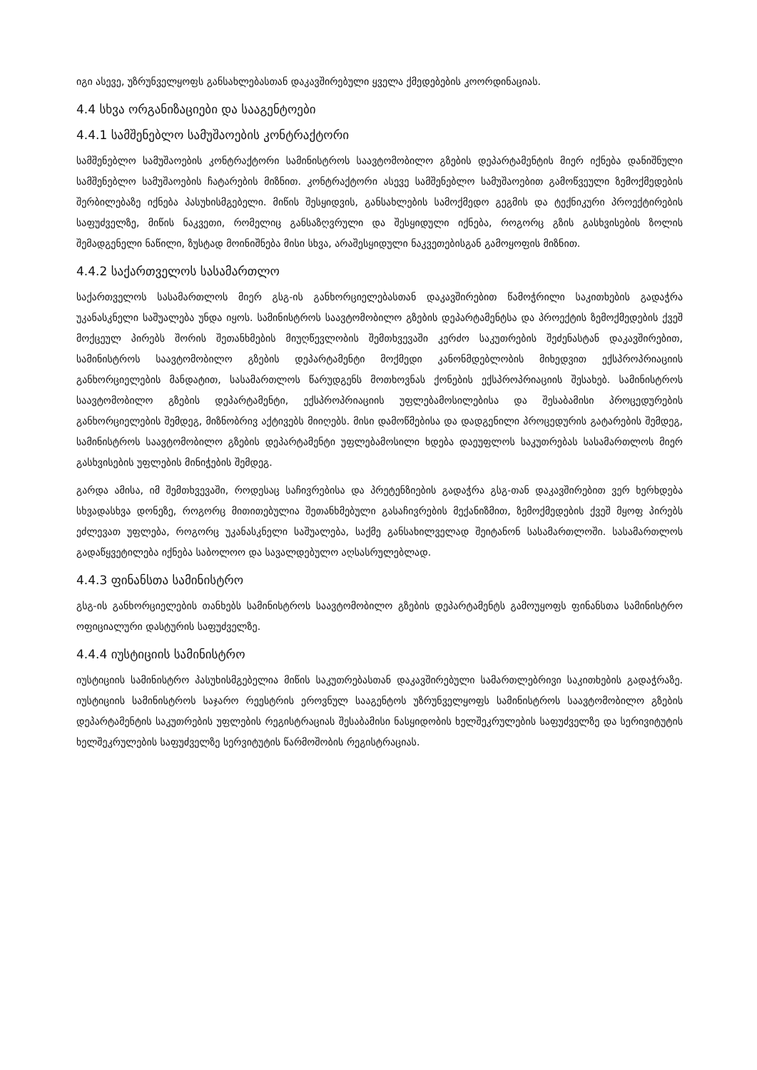იგი ასევე, უზრუნველყოფს განსახლებასთან დაკავშირებული ყველა ქმედებების კოორდინაციას.
4.4 სხვა ორგანიზაციები და სააგენტოები
4.4.1 სამშენებლო სამუშაოების კონტრაქტორი
სამშენებლო სამუშაოების კონტრაქტორი სამინისტროს საავტომობილო გზების დეპარტამენტის მიერ იქნება დანიშნული სამშენებლო სამუშაოების ჩატარების მიზნით. კონტრაქტორი ასევე სამშენებლო სამუშაოებით გამოწვეული ზემოქმედების შერბილებაზე იქნება პასუხისმგებელი. მიწის შესყიდვის, განსახლების სამოქმედო გეგმის და ტექნიკური პროექტირების საფუძველზე, მიწის ნაკვეთი, რომელიც განსაზღვრული და შესყიდული იქნება, როგორც გზის გასხვისების ზოლის შემადგენელი ნაწილი, ზუსტად მოინიშნება მისი სხვა, არაშესყიდული ნაკვეთებისგან გამოყოფის მიზნით.
4.4.2 საქართველოს სასამართლო
საქართველოს სასამართლოს მიერ გსგ-ის განხორციელებასთან დაკავშირებით წამოჭრილი საკითხების გადაჭრა უკანასკნელი საშუალება უნდა იყოს. სამინისტროს საავტომობილო გზების დეპარტამენტსა და პროექტის ზემოქმედების ქვეშ მოქცეულ პირებს შორის შეთანხმების მიუღწევლობის შემთხვევაში კერძო საკუთრების შეძენასტან დაკავშირებით, სამინისტროს საავტომობილო გზების დეპარტამენტი მოქმედი კანონმდებლობის მიხედვით ექსპროპრიაციის განხორციელების მანდატით, სასამართლოს წარუდგენს მოთხოვნას ქონების ექსპროპრიაციის შესახებ. სამინისტროს საავტომობილო გზების დეპარტამენტი, ექსპროპრიაციის უფლებამოსილებისა და შესაბამისი პროცედურების განხორციელების შემდეგ, მიზნობრივ აქტივებს მიიღებს. მისი დამოწმებისა და დადგენილი პროცედურის გატარების შემდეგ, სამინისტროს საავტომობილო გზების დეპარტამენტი უფლებამოსილი ხდება დაეუფლოს საკუთრებას სასამართლოს მიერ გასხვისების უფლების მინიჭების შემდეგ.
გარდა ამისა, იმ შემთხვევაში, როდესაც საჩივრებისა და პრეტენზიების გადაჭრა გსგ-თან დაკავშირებით ვერ ხერხდება სხვადასხვა დონეზე, როგორც მითითებულია შეთანხმებული გასაჩივრების მექანიზმით, ზემოქმედების ქვეშ მყოფ პირებს ეძლევათ უფლება, როგორც უკანასკნელი საშუალება, საქმე განსახილველად შეიტანონ სასამართლოში. სასამართლოს გადაწყვეტილება იქნება საბოლოო და სავალდებულო აღსასრულებლად.
4.4.3 ფინანსთა სამინისტრო
გსგ-ის განხორციელების თანხებს სამინისტროს საავტომობილო გზების დეპარტამენტს გამოუყოფს ფინანსთა სამინისტრო ოფიციალური დასტურის საფუძველზე.
4.4.4 იუსტიციის სამინისტრო
იუსტიციის სამინისტრო პასუხისმგებელია მიწის საკუთრებასთან დაკავშირებული სამართლებრივი საკითხების გადაჭრაზე. იუსტიციის სამინისტროს საჯარო რეესტრის ეროვნულ სააგენტოს უზრუნველყოფს სამინისტროს საავტომობილო გზების დეპარტამენტის საკუთრების უფლების რეგისტრაციას შესაბამისი ნასყიდობის ხელშეკრულების საფუძველზე და სერივიტუტის ხელშეკრულების საფუძველზე სერვიტუტის წარმოშობის რეგისტრაციას.